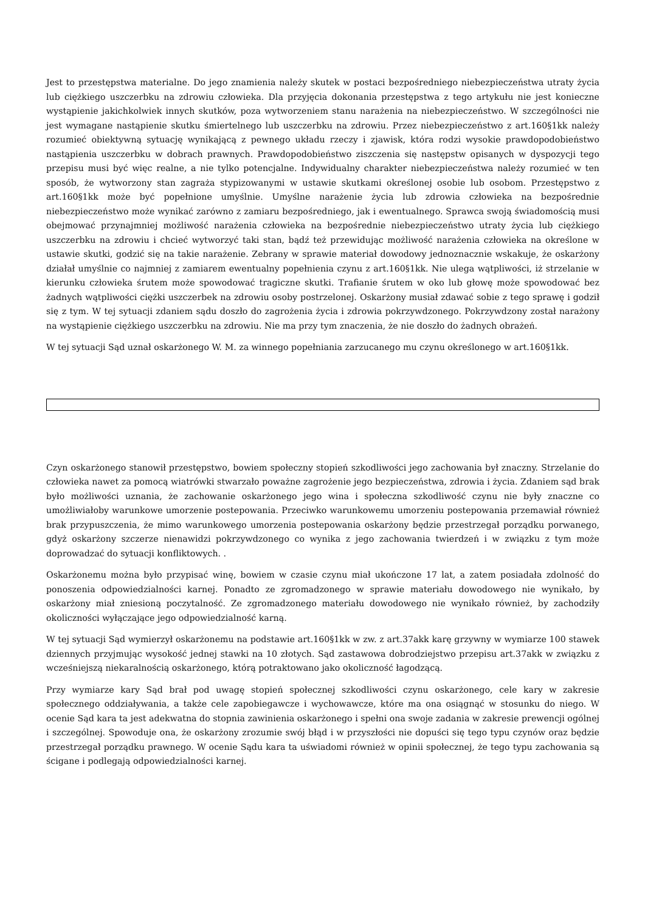Jest to przestępstwa materialne. Do jego znamienia należy skutek w postaci bezpośredniego niebezpieczeństwa utraty życia lub ciężkiego uszczerbku na zdrowiu człowieka. Dla przyjęcia dokonania przestępstwa z tego artykułu nie jest konieczne wystąpienie jakichkolwiek innych skutków, poza wytworzeniem stanu narażenia na niebezpieczeństwo. W szczególności nie jest wymagane nastąpienie skutku śmiertelnego lub uszczerbku na zdrowiu. Przez niebezpieczeństwo z art.160§1kk należy rozumieć obiektywną sytuację wynikającą z pewnego układu rzeczy i zjawisk, która rodzi wysokie prawdopodobieństwo nastąpienia uszczerbku w dobrach prawnych. Prawdopodobieństwo ziszczenia się następstw opisanych w dyspozycji tego przepisu musi być więc realne, a nie tylko potencjalne. Indywidualny charakter niebezpieczeństwa należy rozumieć w ten sposób, że wytworzony stan zagraża stypizowanymi w ustawie skutkami określonej osobie lub osobom. Przestępstwo z art.160§1kk może być popełnione umyślnie. Umyślne narażenie życia lub zdrowia człowieka na bezpośrednie niebezpieczeństwo może wynikać zarówno z zamiaru bezpośredniego, jak i ewentualnego. Sprawca swoją świadomością musi obejmować przynajmniej możliwość narażenia człowieka na bezpośrednie niebezpieczeństwo utraty życia lub ciężkiego uszczerbku na zdrowiu i chcieć wytworzyć taki stan, bądź też przewidując możliwość narażenia człowieka na określone w ustawie skutki, godzić się na takie narażenie. Zebrany w sprawie materiał dowodowy jednoznacznie wskakuje, że oskarżony działał umyślnie co najmniej z zamiarem ewentualny popełnienia czynu z art.160§1kk. Nie ulega wątpliwości, iż strzelanie w kierunku człowieka śrutem może spowodować tragiczne skutki. Trafianie śrutem w oko lub głowę może spowodować bez żadnych wątpliwości ciężki uszczerbek na zdrowiu osoby postrzelonej. Oskarżony musiał zdawać sobie z tego sprawę i godził się z tym. W tej sytuacji zdaniem sądu doszło do zagrożenia życia i zdrowia pokrzywdzonego. Pokrzywdzony został narażony na wystąpienie ciężkiego uszczerbku na zdrowiu. Nie ma przy tym znaczenia, że nie doszło do żadnych obrażeń.
W tej sytuacji Sąd uznał oskarżonego W. M. za winnego popełniania zarzucanego mu czynu określonego w art.160§1kk.
Czyn oskarżonego stanowił przestępstwo, bowiem społeczny stopień szkodliwości jego zachowania był znaczny. Strzelanie do człowieka nawet za pomocą wiatrówki stwarzało poważne zagrożenie jego bezpieczeństwa, zdrowia i życia. Zdaniem sąd brak było możliwości uznania, że zachowanie oskarżonego jego wina i społeczna szkodliwość czynu nie były znaczne co umożliwiałoby warunkowe umorzenie postepowania. Przeciwko warunkowemu umorzeniu postepowania przemawiał również brak przypuszczenia, że mimo warunkowego umorzenia postepowania oskarżony będzie przestrzegał porządku porwanego, gdyż oskarżony szczerze nienawidzi pokrzywdzonego co wynika z jego zachowania twierdzeń i w związku z tym może doprowadzać do sytuacji konfliktowych. .
Oskarżonemu można było przypisać winę, bowiem w czasie czynu miał ukończone 17 lat, a zatem posiadała zdolność do ponoszenia odpowiedzialności karnej. Ponadto ze zgromadzonego w sprawie materiału dowodowego nie wynikało, by oskarżony miał zniesioną poczytalność. Ze zgromadzonego materiału dowodowego nie wynikało również, by zachodziły okoliczności wyłączające jego odpowiedzialność karną.
W tej sytuacji Sąd wymierzył oskarżonemu na podstawie art.160§1kk w zw. z art.37akk karę grzywny w wymiarze 100 stawek dziennych przyjmując wysokość jednej stawki na 10 złotych. Sąd zastawowa dobrodziejstwo przepisu art.37akk w związku z wcześniejszą niekaralnością oskarżonego, którą potraktowano jako okoliczność łagodzącą.
Przy wymiarze kary Sąd brał pod uwagę stopień społecznej szkodliwości czynu oskarżonego, cele kary w zakresie społecznego oddziaływania, a także cele zapobiegawcze i wychowawcze, które ma ona osiągnąć w stosunku do niego. W ocenie Sąd kara ta jest adekwatna do stopnia zawinienia oskarżonego i spełni ona swoje zadania w zakresie prewencji ogólnej i szczególnej. Spowoduje ona, że oskarżony zrozumie swój błąd i w przyszłości nie dopuści się tego typu czynów oraz będzie przestrzegał porządku prawnego. W ocenie Sądu kara ta uświadomi również w opinii społecznej, że tego typu zachowania są ścigane i podlegają odpowiedzialności karnej.